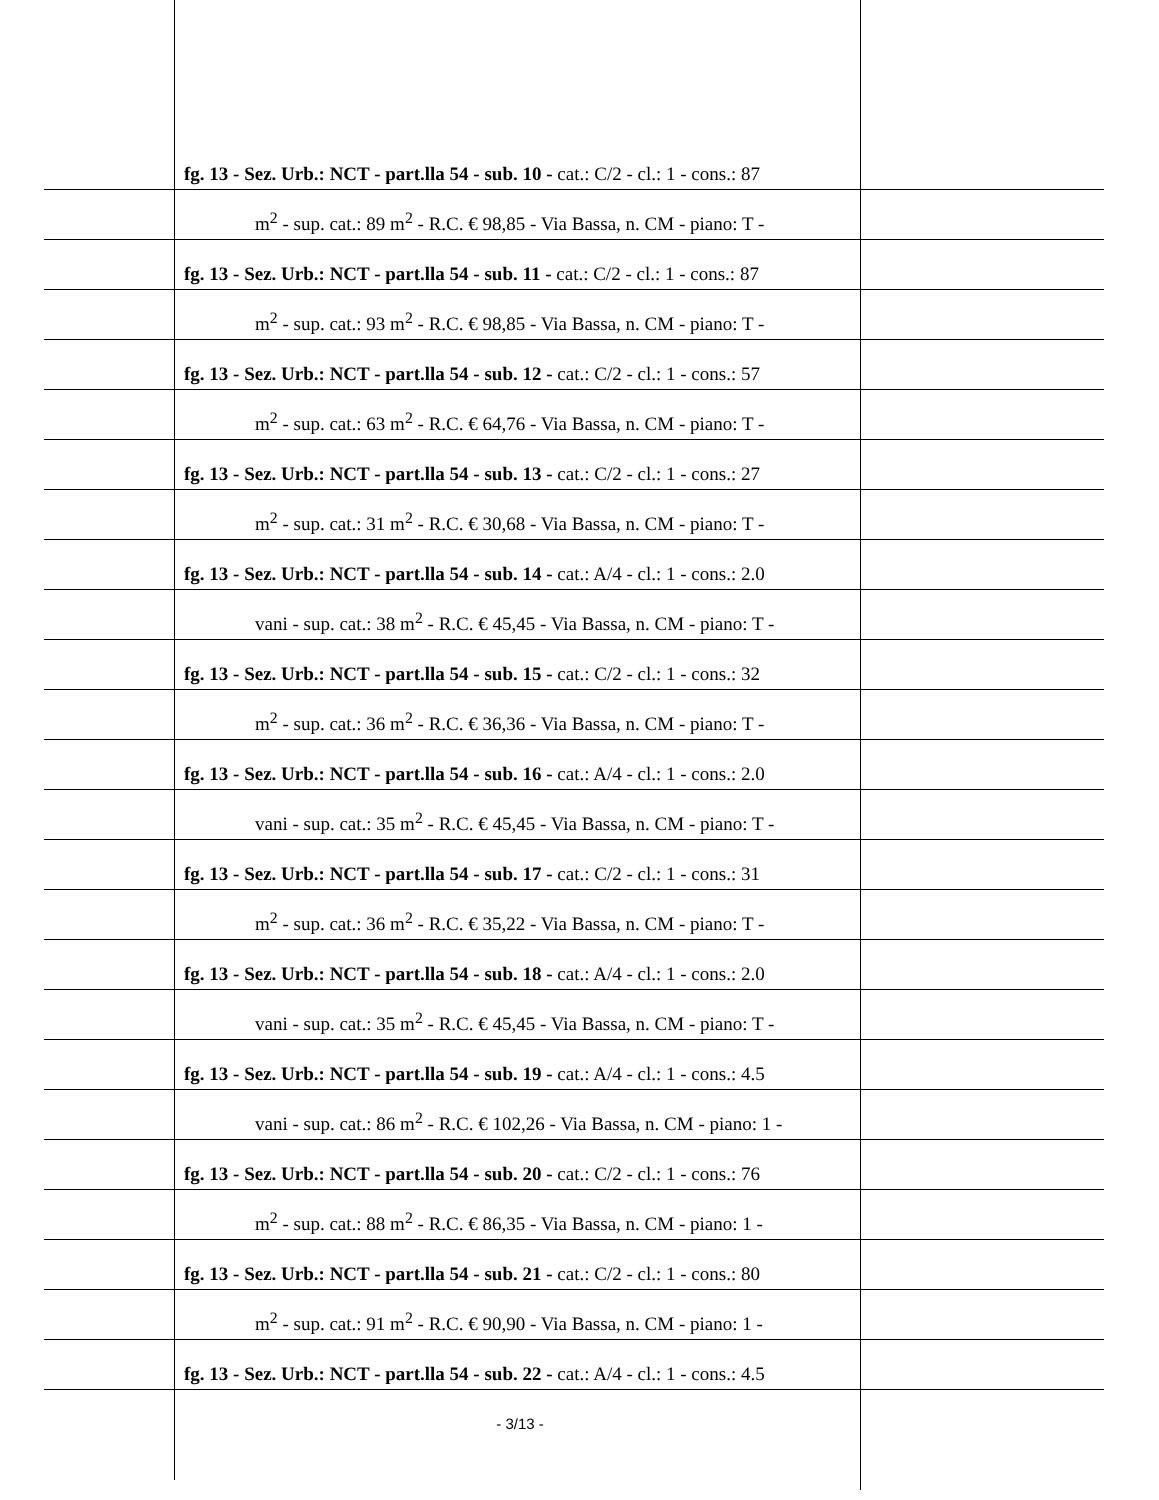fg. 13 - Sez. Urb.: NCT - part.lla 54 - sub. 10 - cat.: C/2 - cl.: 1 - cons.: 87
m<sup>2</sup> - sup. cat.: 89 m<sup>2</sup> - R.C. € 98,85 - Via Bassa, n. CM - piano: T -
fg. 13 - Sez. Urb.: NCT - part.lla 54 - sub. 11 - cat.: C/2 - cl.: 1 - cons.: 87
m<sup>2</sup> - sup. cat.: 93 m<sup>2</sup> - R.C. € 98,85 - Via Bassa, n. CM - piano: T -
fg. 13 - Sez. Urb.: NCT - part.lla 54 - sub. 12 - cat.: C/2 - cl.: 1 - cons.: 57
m<sup>2</sup> - sup. cat.: 63 m<sup>2</sup> - R.C. € 64,76 - Via Bassa, n. CM - piano: T -
fg. 13 - Sez. Urb.: NCT - part.lla 54 - sub. 13 - cat.: C/2 - cl.: 1 - cons.: 27
m<sup>2</sup> - sup. cat.: 31 m<sup>2</sup> - R.C. € 30,68 - Via Bassa, n. CM - piano: T -
fg. 13 - Sez. Urb.: NCT - part.lla 54 - sub. 14 - cat.: A/4 - cl.: 1 - cons.: 2.0
vani - sup. cat.: 38 m<sup>2</sup> - R.C. € 45,45 - Via Bassa, n. CM - piano: T -
fg. 13 - Sez. Urb.: NCT - part.lla 54 - sub. 15 - cat.: C/2 - cl.: 1 - cons.: 32
m<sup>2</sup> - sup. cat.: 36 m<sup>2</sup> - R.C. € 36,36 - Via Bassa, n. CM - piano: T -
fg. 13 - Sez. Urb.: NCT - part.lla 54 - sub. 16 - cat.: A/4 - cl.: 1 - cons.: 2.0
vani - sup. cat.: 35 m<sup>2</sup> - R.C. € 45,45 - Via Bassa, n. CM - piano: T -
fg. 13 - Sez. Urb.: NCT - part.lla 54 - sub. 17 - cat.: C/2 - cl.: 1 - cons.: 31
m<sup>2</sup> - sup. cat.: 36 m<sup>2</sup> - R.C. € 35,22 - Via Bassa, n. CM - piano: T -
fg. 13 - Sez. Urb.: NCT - part.lla 54 - sub. 18 - cat.: A/4 - cl.: 1 - cons.: 2.0
vani - sup. cat.: 35 m<sup>2</sup> - R.C. € 45,45 - Via Bassa, n. CM - piano: T -
fg. 13 - Sez. Urb.: NCT - part.lla 54 - sub. 19 - cat.: A/4 - cl.: 1 - cons.: 4.5
vani - sup. cat.: 86 m<sup>2</sup> - R.C. € 102,26 - Via Bassa, n. CM - piano: 1 -
fg. 13 - Sez. Urb.: NCT - part.lla 54 - sub. 20 - cat.: C/2 - cl.: 1 - cons.: 76
m<sup>2</sup> - sup. cat.: 88 m<sup>2</sup> - R.C. € 86,35 - Via Bassa, n. CM - piano: 1 -
fg. 13 - Sez. Urb.: NCT - part.lla 54 - sub. 21 - cat.: C/2 - cl.: 1 - cons.: 80
m<sup>2</sup> - sup. cat.: 91 m<sup>2</sup> - R.C. € 90,90 - Via Bassa, n. CM - piano: 1 -
fg. 13 - Sez. Urb.: NCT - part.lla 54 - sub. 22 - cat.: A/4 - cl.: 1 - cons.: 4.5
- 3/13 -